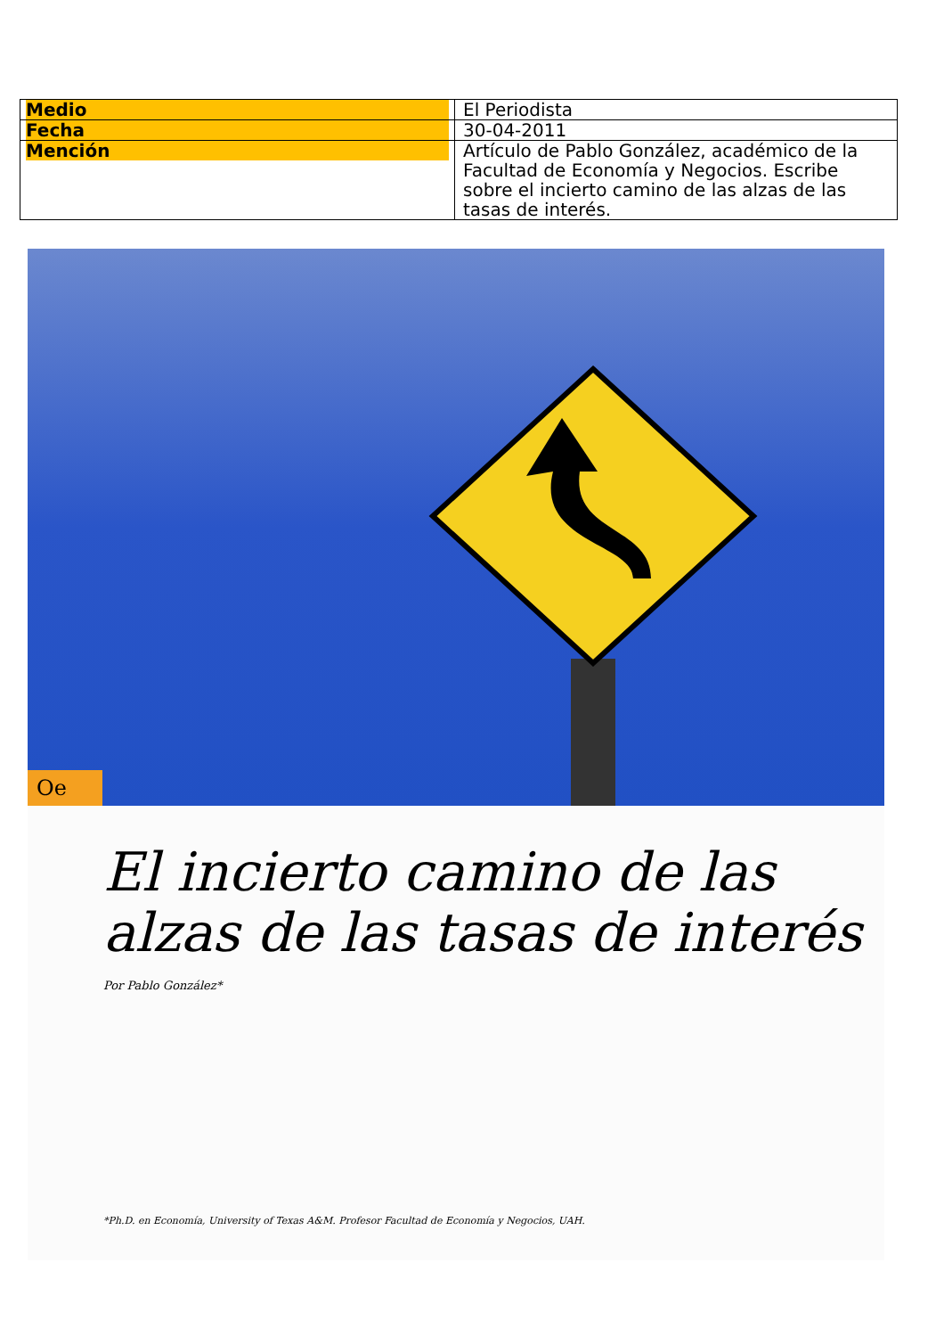| Medio | El Periodista |
| Fecha | 30-04-2011 |
| Mención | Artículo de Pablo González, académico de la Facultad de Economía y Negocios. Escribe sobre el incierto camino de las alzas de las tasas de interés. |
Oe
El incierto camino de las alzas de las tasas de interés
Por Pablo González*
*Ph.D. en Economía, University of Texas A&M. Profesor Facultad de Economía y Negocios, UAH.